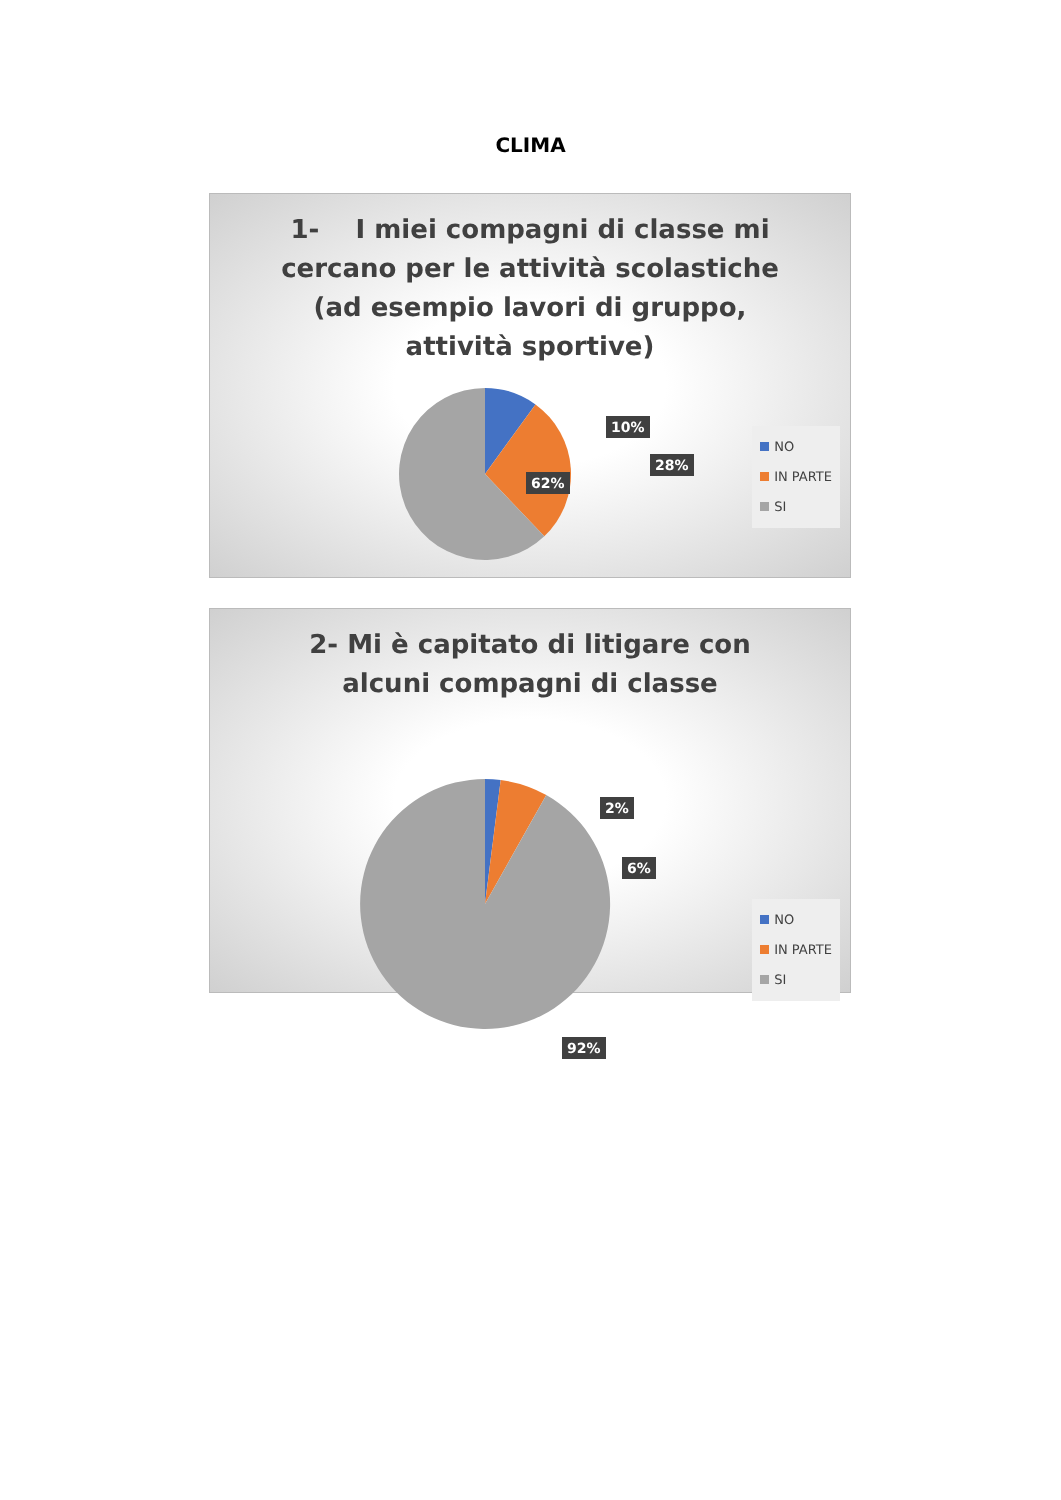CLIMA
1- I miei compagni di classe mi cercano per le attività scolastiche (ad esempio lavori di gruppo, attività sportive)
10%
28%
62%
NO
IN PARTE
SI
2- Mi è capitato di litigare con alcuni compagni di classe
2%
6%
92%
NO
IN PARTE
SI